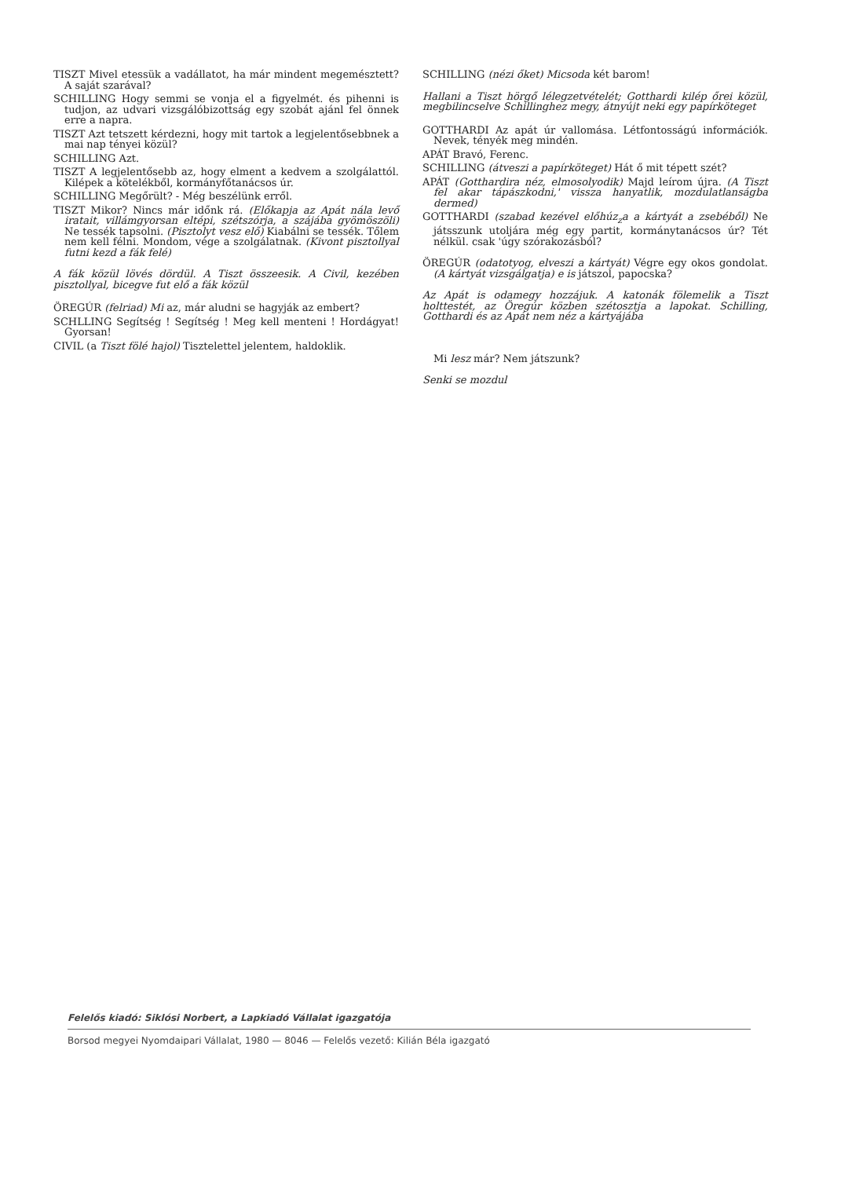TISZT Mivel etessük a vadállatot, ha már mindent megemésztett? A saját szarával?
SCHILLING Hogy semmi se vonja el a figyelmét. és pihenni is tudjon, az udvari vizsgálóbizottság egy szobát ajánl fel önnek erre a napra.
TISZT Azt tetszett kérdezni, hogy mit tartok a legjelentősebbnek a mai nap tényei közül?
SCHILLING Azt.
TISZT A legjelentősebb az, hogy elment a kedvem a szolgálattól. Kilépek a kötelékből, kormányfőtanácsos úr.
SCHILLING Megőrült? - Még beszélünk erről.
TISZT Mikor? Nincs már időnk rá. (Előkapja az Apát nála levő iratait, villámgyorsan eltépi, szétszórja, a szájába gyömöszöli) Ne tessék tapsolni. (Pisztolyt vesz elő) Kiabálni se tessék. Tőlem nem kell félni. Mondom, vége a szolgálatnak. (Kivont pisztollyal futni kezd a fák felé)
A fák közül lövés dördül. A Tiszt összeesik. A Civil, kezében pisztollyal, bicegve fut elő a fák közül
ÖREGÚR (felriad) Mi az, már aludni se hagyják az embert?
SCHLLING Segítség ! Segítség ! Meg kell menteni ! Hordágyat! Gyorsan!
CIVIL (a Tiszt fölé hajol) Tisztelettel jelentem, haldoklik.
SCHILLING (nézi őket) Micsoda két barom!
Hallani a Tiszt hörgő lélegzetvételét; Gotthardi kilép őrei közül, megbilincselve Schillinghez megy, átnyújt neki egy papírköteget
GOTTHARDI Az apát úr vallomása. Létfontosságú információk. Nevek, tényék meg mindén.
APÁT Bravó, Ferenc.
SCHILLING (átveszi a papírköteget) Hát ő mit tépett szét?
APÁT (Gotthardira néz, elmosolyodik) Majd leírom újra. (A Tiszt fel akar tápászkodni,' vissza hanyatlik, mozdulatlanságba dermed)
GOTTHARDI (szabad kezével előhúz<sub>z</sub>a a kártyát a zsebéből) Ne játsszunk utoljára még egy partit, kormánytanácsos úr? Tét nélkül. csak 'úgy szórakozásból?
ÖREGÚR (odatotyog, elveszi a kártyát) Végre egy okos gondolat. (A kártyát vizsgálgatja) e is játszol, papocska?
Az Apát is odamegy hozzájuk. A katonák fölemelik a Tiszt holttestét, az Öregúr közben szétosztja a lapokat. Schilling, Gotthardi és az Apát nem néz a kártyájába
Mi lesz már? Nem játszunk?
Senki se mozdul
Felelős kiadó: Siklósi Norbert, a Lapkiadó Vállalat igazgatója
Borsod megyei Nyomdaipari Vállalat, 1980 — 8046 — Felelős vezető: Kilián Béla igazgató